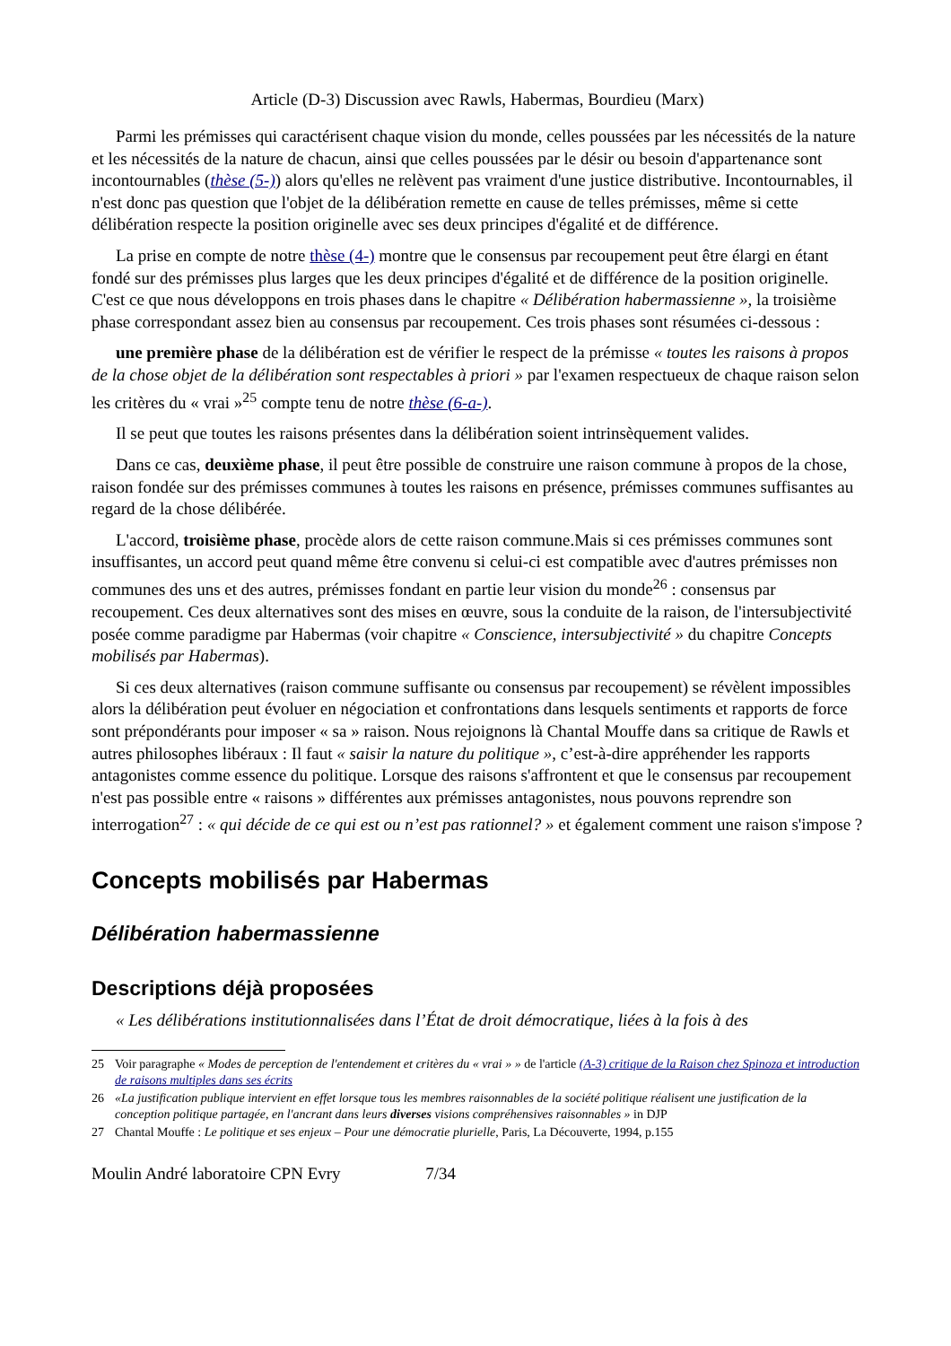Article (D-3) Discussion avec Rawls, Habermas, Bourdieu (Marx)
Parmi les prémisses qui caractérisent chaque vision du monde, celles poussées par les nécessités de la nature et les nécessités de la nature de chacun, ainsi que celles poussées par le désir ou besoin d'appartenance sont incontournables (thèse (5-)) alors qu'elles ne relèvent pas vraiment d'une justice distributive. Incontournables, il n'est donc pas question que l'objet de la délibération remette en cause de telles prémisses, même si cette délibération respecte la position originelle avec ses deux principes d'égalité et de différence.
La prise en compte de notre thèse (4-) montre que le consensus par recoupement peut être élargi en étant fondé sur des prémisses plus larges que les deux principes d'égalité et de différence de la position originelle. C'est ce que nous développons en trois phases dans le chapitre « Délibération habermassienne », la troisième phase correspondant assez bien au consensus par recoupement. Ces trois phases sont résumées ci-dessous :
une première phase de la délibération est de vérifier le respect de la prémisse « toutes les raisons à propos de la chose objet de la délibération sont respectables à priori » par l'examen respectueux de chaque raison selon les critères du « vrai »<sup>25</sup> compte tenu de notre thèse (6-a-).
Il se peut que toutes les raisons présentes dans la délibération soient intrinsèquement valides.
Dans ce cas, deuxième phase, il peut être possible de construire une raison commune à propos de la chose, raison fondée sur des prémisses communes à toutes les raisons en présence, prémisses communes suffisantes au regard de la chose délibérée.
L'accord, troisième phase, procède alors de cette raison commune.Mais si ces prémisses communes sont insuffisantes, un accord peut quand même être convenu si celui-ci est compatible avec d'autres prémisses non communes des uns et des autres, prémisses fondant en partie leur vision du monde<sup>26</sup> : consensus par recoupement. Ces deux alternatives sont des mises en œuvre, sous la conduite de la raison, de l'intersubjectivité posée comme paradigme par Habermas (voir chapitre « Conscience, intersubjectivité » du chapitre Concepts mobilisés par Habermas).
Si ces deux alternatives (raison commune suffisante ou consensus par recoupement) se révèlent impossibles alors la délibération peut évoluer en négociation et confrontations dans lesquels sentiments et rapports de force sont prépondérants pour imposer « sa » raison. Nous rejoignons là Chantal Mouffe dans sa critique de Rawls et autres philosophes libéraux : Il faut « saisir la nature du politique », c’est-à-dire appréhender les rapports antagonistes comme essence du politique. Lorsque des raisons s'affrontent et que le consensus par recoupement n'est pas possible entre « raisons » différentes aux prémisses antagonistes, nous pouvons reprendre son interrogation<sup>27</sup> : « qui décide de ce qui est ou n’est pas rationnel? » et également comment une raison s'impose ?
Concepts mobilisés par Habermas
Délibération habermassienne
Descriptions déjà proposées
« Les délibérations institutionnalisées dans l’État de droit démocratique, liées à la fois à des
25 Voir paragraphe « Modes de perception de l'entendement et critères du « vrai » » de l'article (A-3) critique de la Raison chez Spinoza et introduction de raisons multiples dans ses écrits
26 «La justification publique intervient en effet lorsque tous les membres raisonnables de la société politique réalisent une justification de la conception politique partagée, en l'ancrant dans leurs diverses visions compréhensives raisonnables » in DJP
27 Chantal Mouffe : Le politique et ses enjeux – Pour une démocratie plurielle, Paris, La Découverte, 1994, p.155
Moulin André laboratoire CPN Evry 7/34